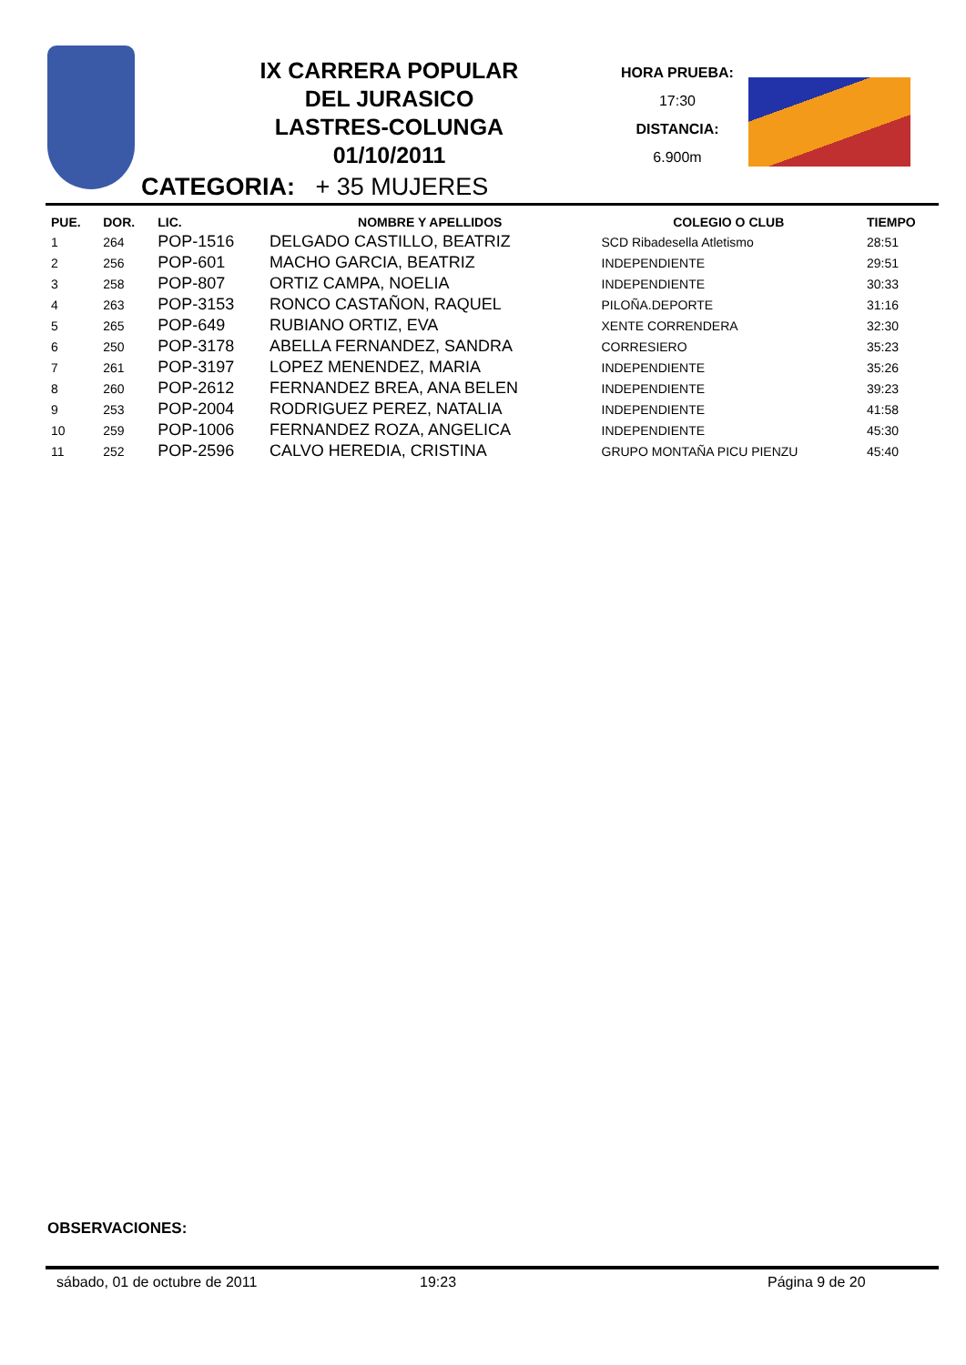IX CARRERA POPULAR
DEL JURASICO
LASTRES-COLUNGA
01/10/2011
HORA PRUEBA:
17:30
DISTANCIA:
6.900m
CATEGORIA: + 35 MUJERES
| PUE. | DOR. | LIC. | NOMBRE Y APELLIDOS | COLEGIO O CLUB | TIEMPO |
| --- | --- | --- | --- | --- | --- |
| 1 | 264 | POP-1516 | DELGADO CASTILLO, BEATRIZ | SCD Ribadesella Atletismo | 28:51 |
| 2 | 256 | POP-601 | MACHO GARCIA, BEATRIZ | INDEPENDIENTE | 29:51 |
| 3 | 258 | POP-807 | ORTIZ CAMPA, NOELIA | INDEPENDIENTE | 30:33 |
| 4 | 263 | POP-3153 | RONCO CASTAÑON, RAQUEL | PILOÑA.DEPORTE | 31:16 |
| 5 | 265 | POP-649 | RUBIANO ORTIZ, EVA | XENTE CORRENDERA | 32:30 |
| 6 | 250 | POP-3178 | ABELLA FERNANDEZ, SANDRA | CORRESIERO | 35:23 |
| 7 | 261 | POP-3197 | LOPEZ MENENDEZ, MARIA | INDEPENDIENTE | 35:26 |
| 8 | 260 | POP-2612 | FERNANDEZ BREA, ANA BELEN | INDEPENDIENTE | 39:23 |
| 9 | 253 | POP-2004 | RODRIGUEZ PEREZ, NATALIA | INDEPENDIENTE | 41:58 |
| 10 | 259 | POP-1006 | FERNANDEZ ROZA, ANGELICA | INDEPENDIENTE | 45:30 |
| 11 | 252 | POP-2596 | CALVO HEREDIA, CRISTINA | GRUPO MONTAÑA PICU PIENZU | 45:40 |
OBSERVACIONES:
sábado, 01 de octubre de 2011 19:23 Página 9 de 20